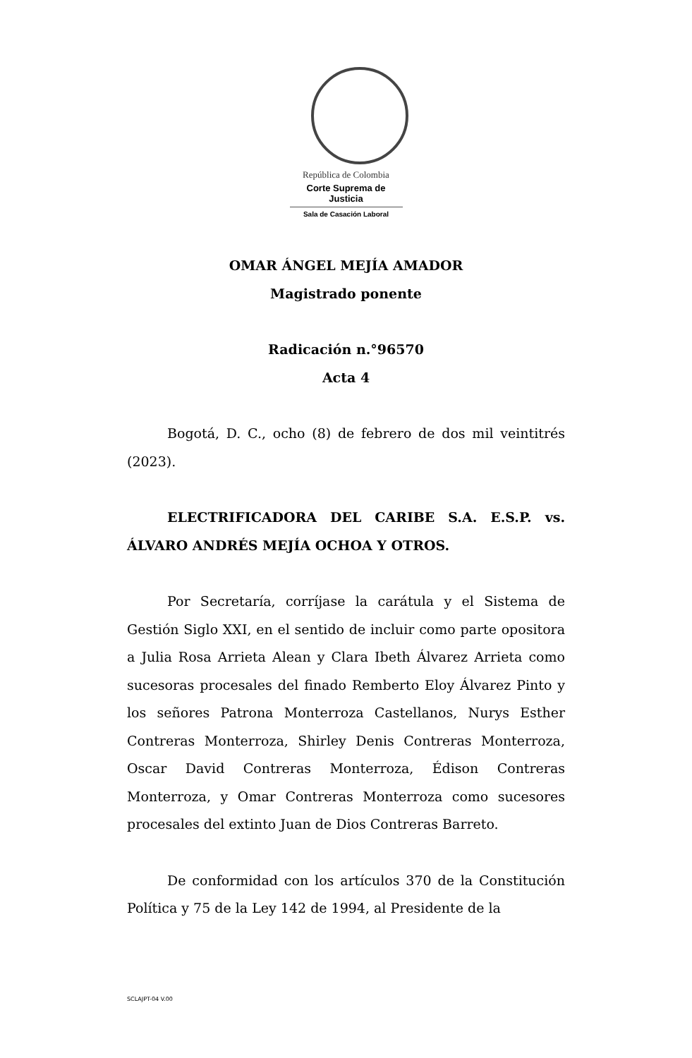República de Colombia
Corte Suprema de Justicia
Sala de Casación Laboral
OMAR ÁNGEL MEJÍA AMADOR
Magistrado ponente
Radicación n.°96570
Acta 4
Bogotá, D. C., ocho (8) de febrero de dos mil veintitrés (2023).
ELECTRIFICADORA DEL CARIBE S.A. E.S.P. vs. ÁLVARO ANDRÉS MEJÍA OCHOA Y OTROS.
Por Secretaría, corríjase la carátula y el Sistema de Gestión Siglo XXI, en el sentido de incluir como parte opositora a Julia Rosa Arrieta Alean y Clara Ibeth Álvarez Arrieta como sucesoras procesales del finado Remberto Eloy Álvarez Pinto y los señores Patrona Monterroza Castellanos, Nurys Esther Contreras Monterroza, Shirley Denis Contreras Monterroza, Oscar David Contreras Monterroza, Édison Contreras Monterroza, y Omar Contreras Monterroza como sucesores procesales del extinto Juan de Dios Contreras Barreto.
De conformidad con los artículos 370 de la Constitución Política y 75 de la Ley 142 de 1994, al Presidente de la
SCLAJPT-04 V.00